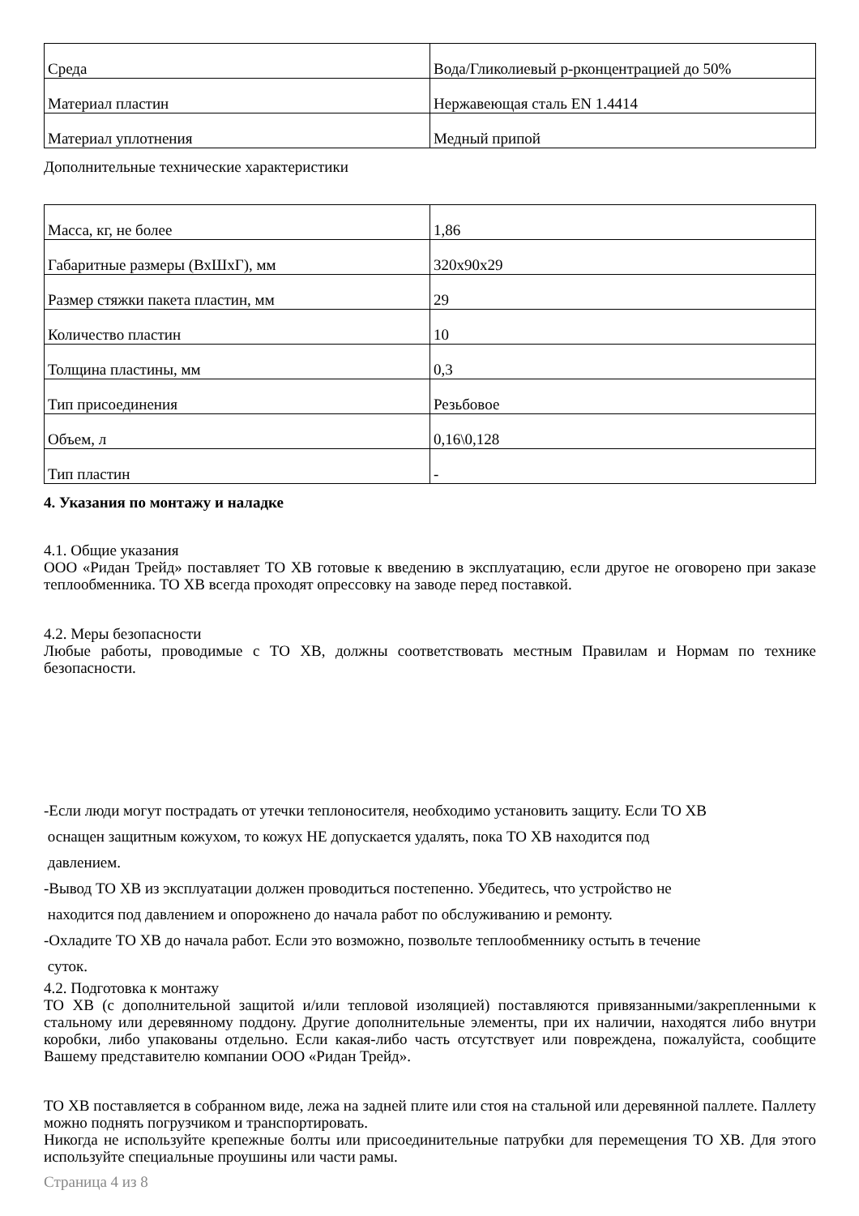| Среда | Вода/Гликолиевый р-рконцентрацией до 50% |
| Материал пластин | Нержавеющая сталь EN 1.4414 |
| Материал уплотнения | Медный припой |
Дополнительные технические характеристики
| Масса, кг, не более | 1,86 |
| Габаритные размеры (ВхШхГ), мм | 320x90x29 |
| Размер стяжки пакета пластин, мм | 29 |
| Количество пластин | 10 |
| Толщина пластины, мм | 0,3 |
| Тип присоединения | Резьбовое |
| Объем, л | 0,16\0,128 |
| Тип пластин | - |
4. Указания по монтажу и наладке
4.1. Общие указания
ООО «Ридан Трейд» поставляет ТО ХВ готовые к введению в эксплуатацию, если другое не оговорено при заказе теплообменника. ТО ХВ всегда проходят опрессовку на заводе перед поставкой.
4.2. Меры безопасности
Любые работы, проводимые с ТО ХВ, должны соответствовать местным Правилам и Нормам по технике безопасности.
-Если люди могут пострадать от утечки теплоносителя, необходимо установить защиту. Если ТО ХВ
оснащен защитным кожухом, то кожух НЕ допускается удалять, пока ТО ХВ находится под
давлением.
-Вывод ТО ХВ из эксплуатации должен проводиться постепенно. Убедитесь, что устройство не
находится под давлением и опорожнено до начала работ по обслуживанию и ремонту.
-Охладите ТО ХВ до начала работ. Если это возможно, позвольте теплообменнику остыть в течение
суток.
4.2. Подготовка к монтажу
ТО ХВ (с дополнительной защитой и/или тепловой изоляцией) поставляются привязанными/закрепленными к стальному или деревянному поддону. Другие дополнительные элементы, при их наличии, находятся либо внутри коробки, либо упакованы отдельно. Если какая-либо часть отсутствует или повреждена, пожалуйста, сообщите Вашему представителю компании ООО «Ридан Трейд».
ТО ХВ поставляется в собранном виде, лежа на задней плите или стоя на стальной или деревянной паллете. Паллету можно поднять погрузчиком и транспортировать.
Никогда не используйте крепежные болты или присоединительные патрубки для перемещения ТО ХВ. Для этого используйте специальные проушины или части рамы.
Страница 4 из 8